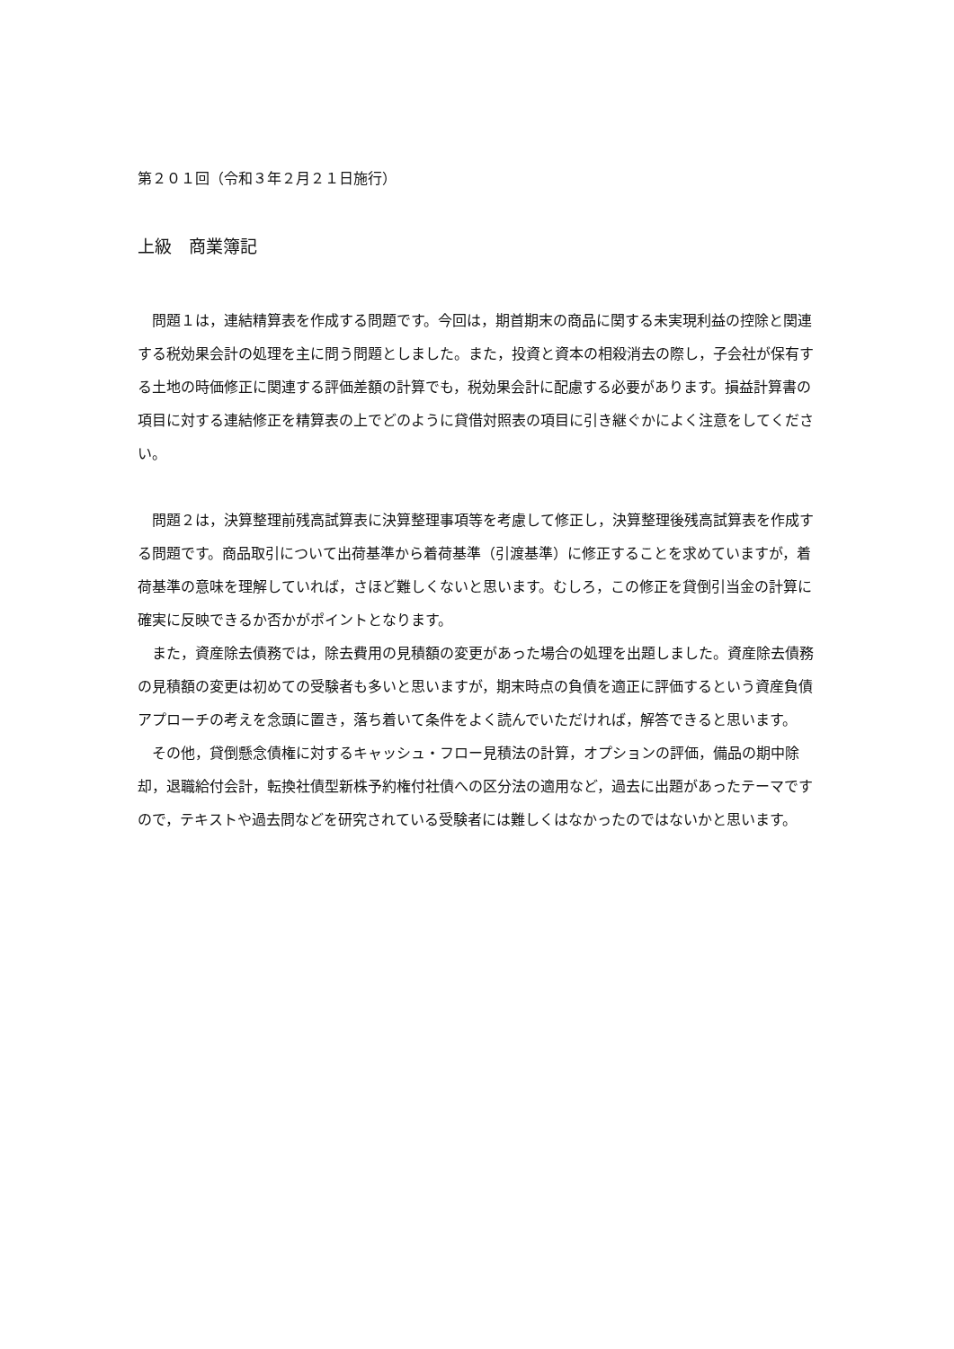第２０１回（令和３年２月２１日施行）
上級　商業簿記
問題１は，連結精算表を作成する問題です。今回は，期首期末の商品に関する未実現利益の控除と関連する税効果会計の処理を主に問う問題としました。また，投資と資本の相殺消去の際し，子会社が保有する土地の時価修正に関連する評価差額の計算でも，税効果会計に配慮する必要があります。損益計算書の項目に対する連結修正を精算表の上でどのように貸借対照表の項目に引き継ぐかによく注意をしてください。
問題２は，決算整理前残高試算表に決算整理事項等を考慮して修正し，決算整理後残高試算表を作成する問題です。商品取引について出荷基準から着荷基準（引渡基準）に修正することを求めていますが，着荷基準の意味を理解していれば，さほど難しくないと思います。むしろ，この修正を貸倒引当金の計算に確実に反映できるか否かがポイントとなります。
また，資産除去債務では，除去費用の見積額の変更があった場合の処理を出題しました。資産除去債務の見積額の変更は初めての受験者も多いと思いますが，期末時点の負債を適正に評価するという資産負債アプローチの考えを念頭に置き，落ち着いて条件をよく読んでいただければ，解答できると思います。
その他，貸倒懸念債権に対するキャッシュ・フロー見積法の計算，オプションの評価，備品の期中除却，退職給付会計，転換社債型新株予約権付社債への区分法の適用など，過去に出題があったテーマですので，テキストや過去問などを研究されている受験者には難しくはなかったのではないかと思います。